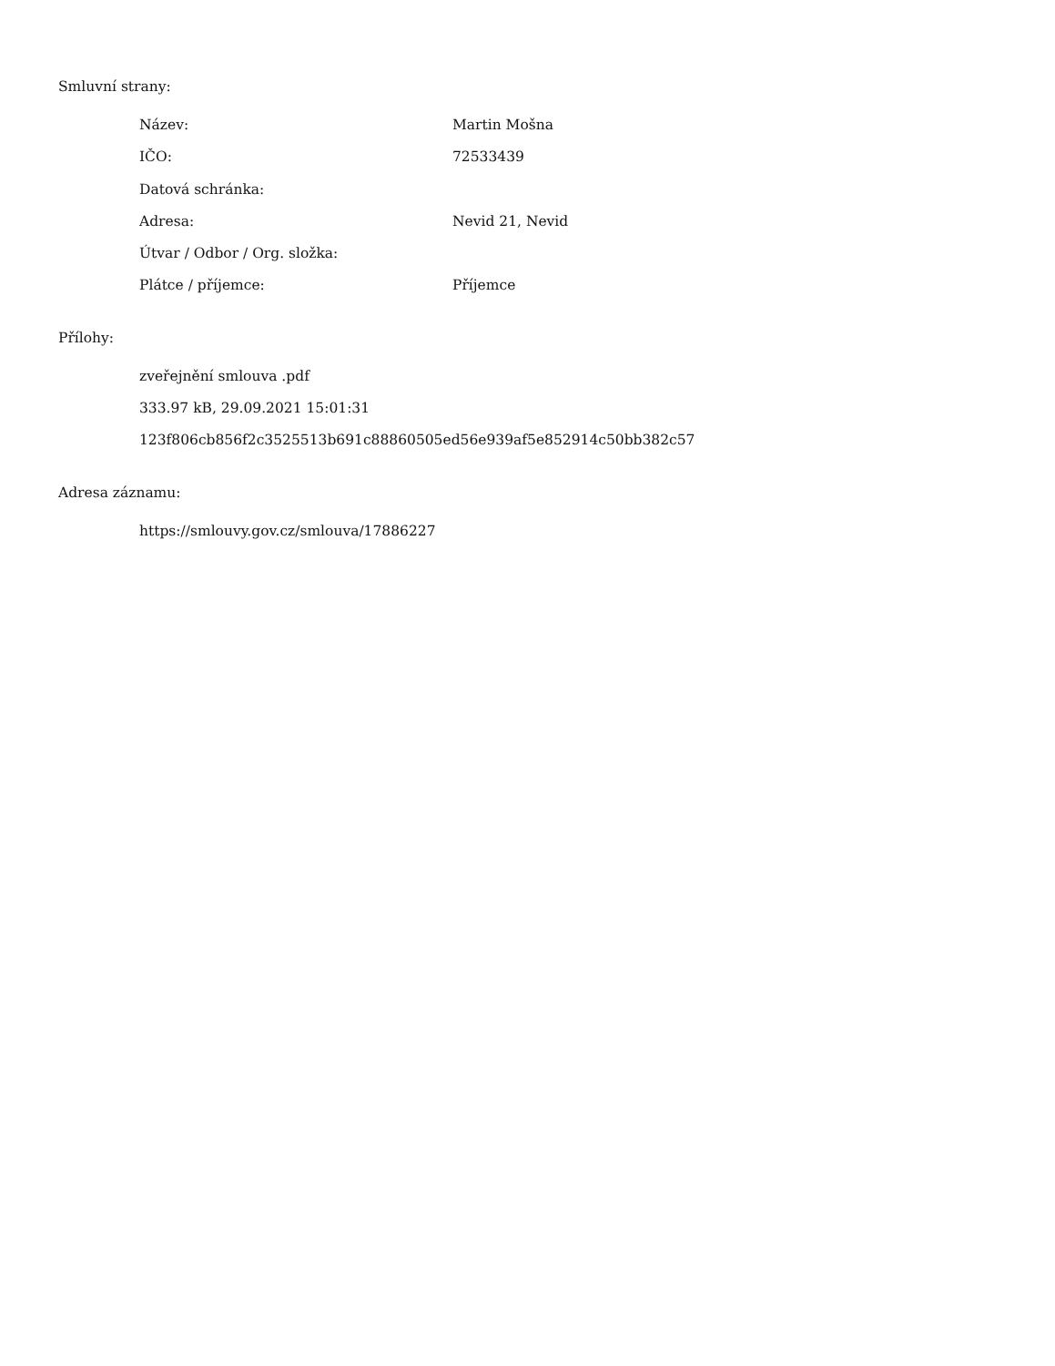Smluvní strany:
| Název: | Martin Mošna |
| IČO: | 72533439 |
| Datová schránka: | |
| Adresa: | Nevid 21, Nevid |
| Útvar / Odbor / Org. složka: | |
| Plátce / příjemce: | Příjemce |
Přílohy:
zveřejnění smlouva .pdf
333.97 kB, 29.09.2021 15:01:31
123f806cb856f2c3525513b691c88860505ed56e939af5e852914c50bb382c57
Adresa záznamu:
https://smlouvy.gov.cz/smlouva/17886227